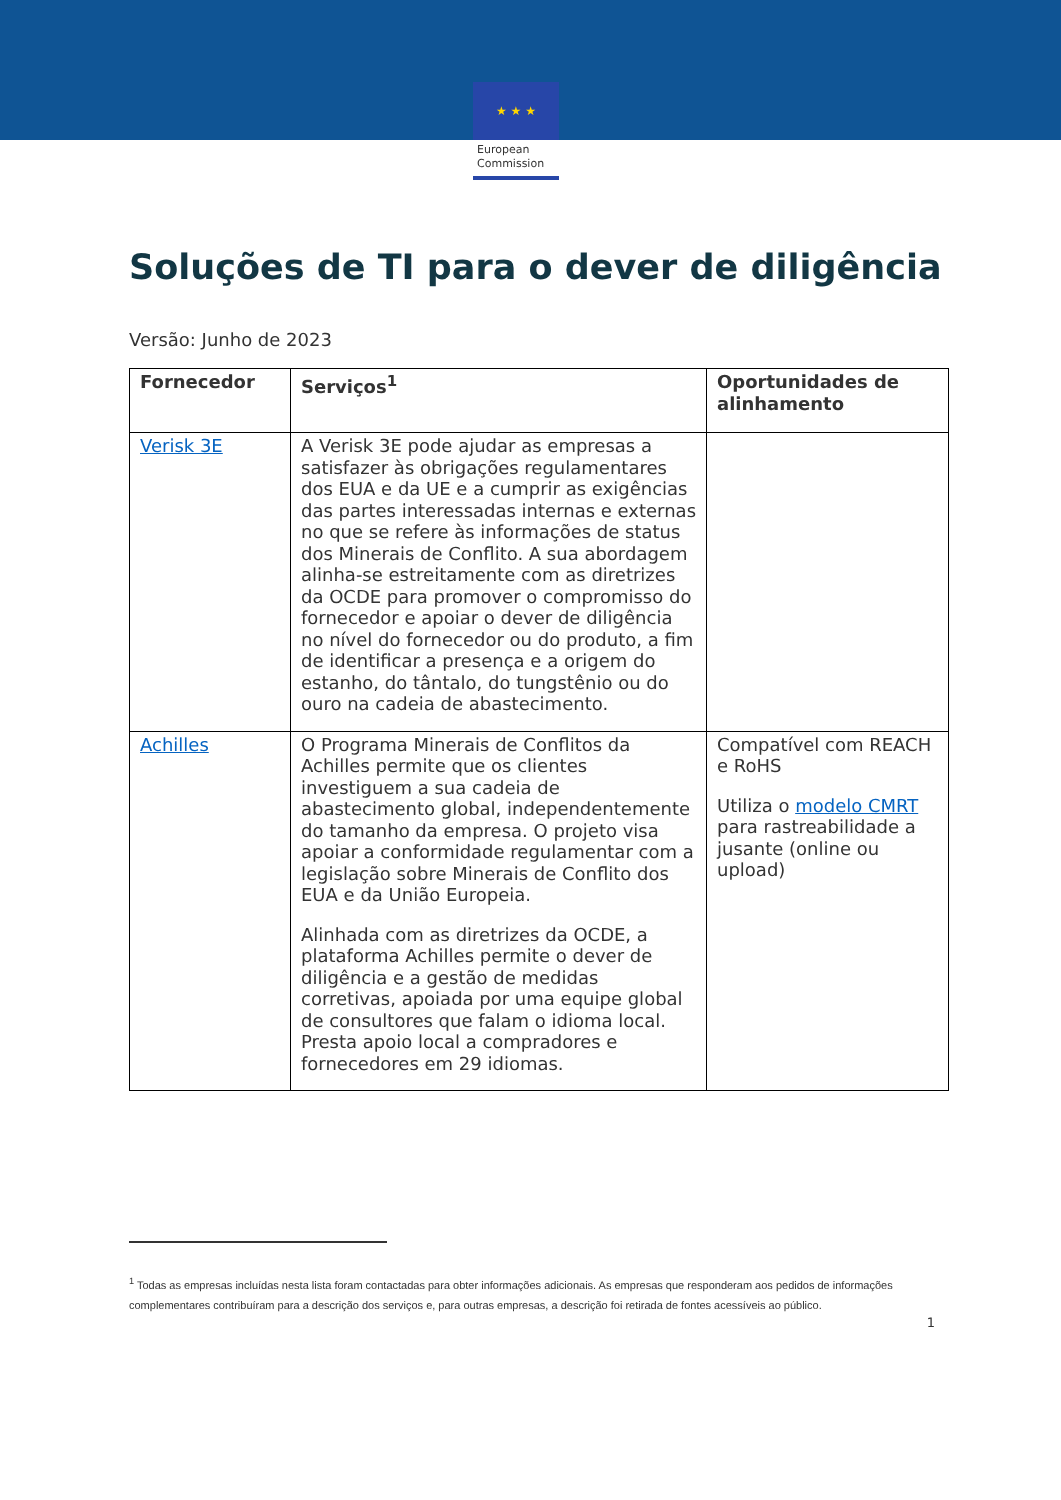★ ★ ★
European
Commission
Soluções de TI para o dever de diligência
Versão: Junho de 2023
| Fornecedor | Serviços<sup>1</sup> | Oportunidades de alinhamento |
| --- | --- | --- |
| Verisk 3E | A Verisk 3E pode ajudar as empresas a satisfazer às obrigações regulamentares dos EUA e da UE e a cumprir as exigências das partes interessadas internas e externas no que se refere às informações de status dos Minerais de Conflito. A sua abordagem alinha-se estreitamente com as diretrizes da OCDE para promover o compromisso do fornecedor e apoiar o dever de diligência no nível do fornecedor ou do produto, a fim de identificar a presença e a origem do estanho, do tântalo, do tungstênio ou do ouro na cadeia de abastecimento. | |
| Achilles | O Programa Minerais de Conflitos da Achilles permite que os clientes investiguem a sua cadeia de abastecimento global, independentemente do tamanho da empresa. O projeto visa apoiar a conformidade regulamentar com a legislação sobre Minerais de Conflito dos EUA e da União Europeia. Alinhada com as diretrizes da OCDE, a plataforma Achilles permite o dever de diligência e a gestão de medidas corretivas, apoiada por uma equipe global de consultores que falam o idioma local. Presta apoio local a compradores e fornecedores em 29 idiomas. | Compatível com REACH e RoHS Utiliza o modelo CMRT para rastreabilidade a jusante (online ou upload) |
<sup>1</sup> Todas as empresas incluídas nesta lista foram contactadas para obter informações adicionais. As empresas que responderam aos pedidos de informações complementares contribuíram para a descrição dos serviços e, para outras empresas, a descrição foi retirada de fontes acessíveis ao público.
1